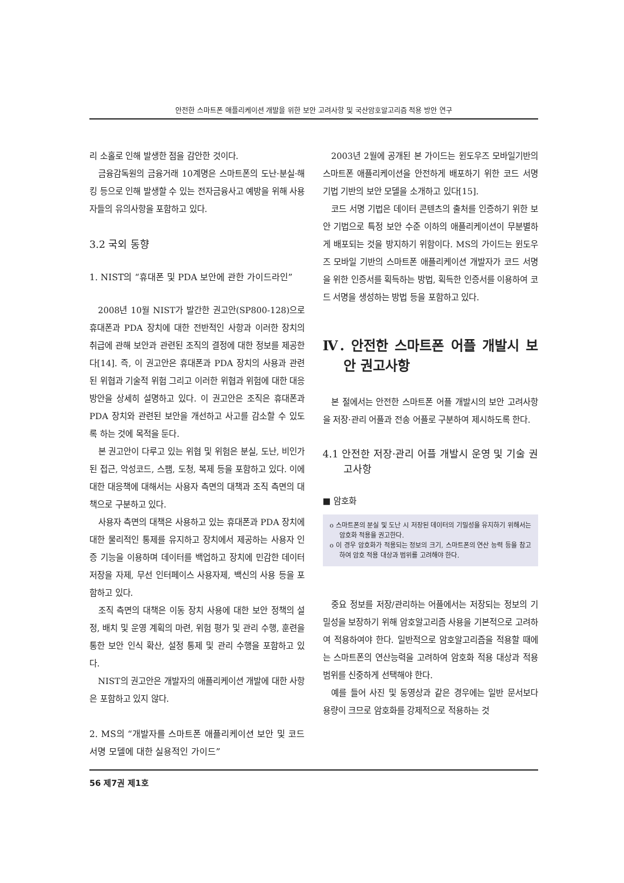안전한 스마트폰 애플리케이션 개발을 위한 보안 고려사항 및 국산암호알고리즘 적용 방안 연구
리 소홀로 인해 발생한 점을 감안한 것이다.
금융감독원의 금융거래 10계명은 스마트폰의 도난·분실·해킹 등으로 인해 발생할 수 있는 전자금융사고 예방을 위해 사용자들의 유의사항을 포함하고 있다.
3.2 국외 동향
1. NIST의 “휴대폰 및 PDA 보안에 관한 가이드라인”
2008년 10월 NIST가 발간한 권고안(SP800-128)으로 휴대폰과 PDA 장치에 대한 전반적인 사항과 이러한 장치의 취급에 관해 보안과 관련된 조직의 결정에 대한 정보를 제공한다[14]. 즉, 이 권고안은 휴대폰과 PDA 장치의 사용과 관련된 위협과 기술적 위험 그리고 이러한 위협과 위험에 대한 대응 방안을 상세히 설명하고 있다. 이 권고안은 조직은 휴대폰과 PDA 장치와 관련된 보안을 개선하고 사고를 감소할 수 있도록 하는 것에 목적을 둔다.
본 권고안이 다루고 있는 위협 및 위험은 분실, 도난, 비인가된 접근, 악성코드, 스팸, 도청, 복제 등을 포함하고 있다. 이에 대한 대응책에 대해서는 사용자 측면의 대책과 조직 측면의 대책으로 구분하고 있다.
사용자 측면의 대책은 사용하고 있는 휴대폰과 PDA 장치에 대한 물리적인 통제를 유지하고 장치에서 제공하는 사용자 인증 기능을 이용하며 데이터를 백업하고 장치에 민감한 데이터 저장을 자제, 무선 인터페이스 사용자제, 백신의 사용 등을 포함하고 있다.
조직 측면의 대책은 이동 장치 사용에 대한 보안 정책의 설정, 배치 및 운영 계획의 마련, 위험 평가 및 관리 수행, 훈련을 통한 보안 인식 확산, 설정 통제 및 관리 수행을 포함하고 있다.
NIST의 권고안은 개발자의 애플리케이션 개발에 대한 사항은 포함하고 있지 않다.
2. MS의 “개발자를 스마트폰 애플리케이션 보안 및 코드 서명 모델에 대한 실용적인 가이드”
2003년 2월에 공개된 본 가이드는 윈도우즈 모바일기반의 스마트폰 애플리케이션을 안전하게 배포하기 위한 코드 서명 기법 기반의 보안 모델을 소개하고 있다[15].
코드 서명 기법은 데이터 콘텐츠의 출처를 인증하기 위한 보안 기법으로 특정 보안 수준 이하의 애플리케이션이 무분별하게 배포되는 것을 방지하기 위함이다. MS의 가이드는 윈도우즈 모바일 기반의 스마트폰 애플리케이션 개발자가 코드 서명을 위한 인증서를 획득하는 방법, 획득한 인증서를 이용하여 코드 서명을 생성하는 방법 등을 포함하고 있다.
Ⅳ. 안전한 스마트폰 어플 개발시 보안 권고사항
본 절에서는 안전한 스마트폰 어플 개발시의 보안 고려사항을 저장·관리 어플과 전송 어플로 구분하여 제시하도록 한다.
4.1 안전한 저장·관리 어플 개발시 운영 및 기술 권고사항
■ 암호화
o 스마트폰의 분실 및 도난 시 저장된 데이터의 기밀성을 유지하기 위해서는 암호화 적용을 권고한다.
o 이 경우 암호화가 적용되는 정보의 크기, 스마트폰의 연산 능력 등을 참고하여 암호 적용 대상과 범위를 고려해야 한다.
중요 정보를 저장/관리하는 어플에서는 저장되는 정보의 기밀성을 보장하기 위해 암호알고리즘 사용을 기본적으로 고려하여 적용하여야 한다. 일반적으로 암호알고리즘을 적용할 때에는 스마트폰의 연산능력을 고려하여 암호화 적용 대상과 적용 범위를 신중하게 선택해야 한다.
예를 들어 사진 및 동영상과 같은 경우에는 일반 문서보다 용량이 크므로 암호화를 강제적으로 적용하는 것
56 제7권 제1호